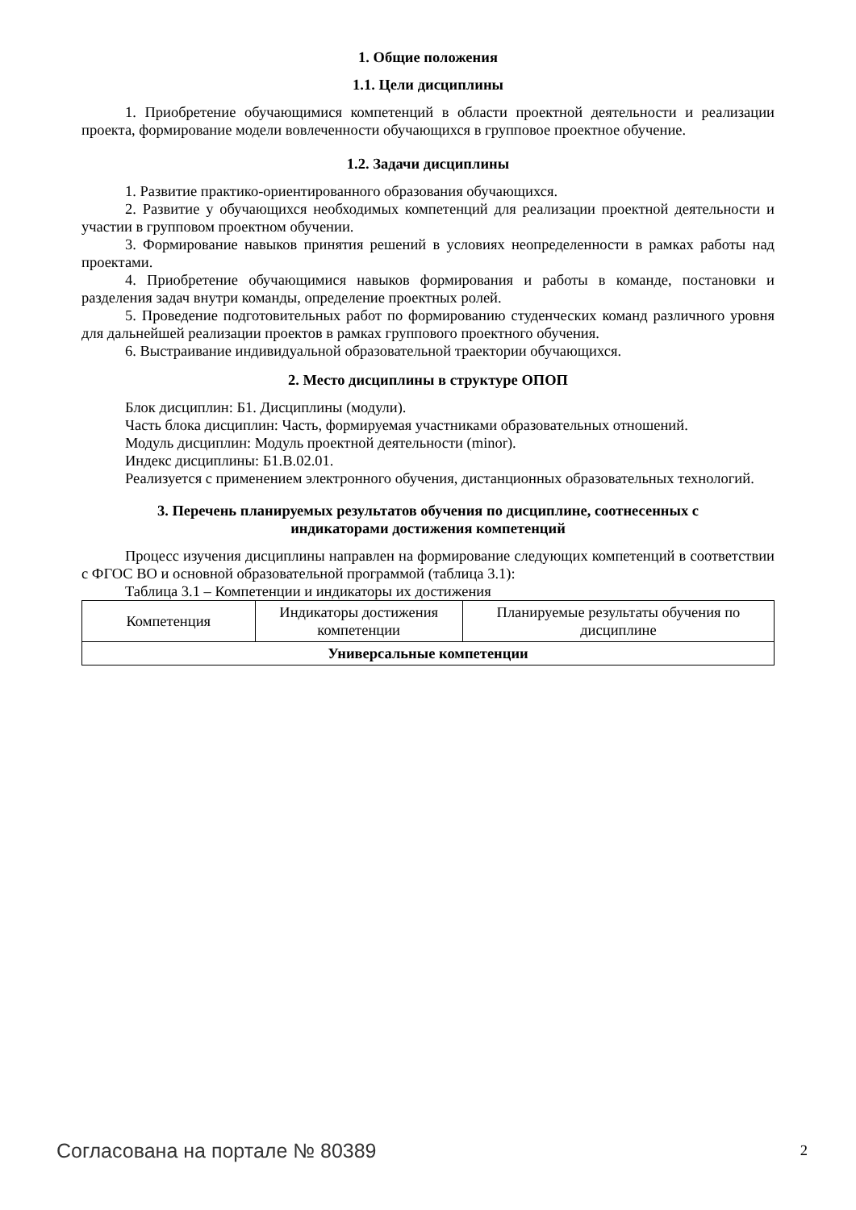1. Общие положения
1.1. Цели дисциплины
1. Приобретение обучающимися компетенций в области проектной деятельности и реализации проекта, формирование модели вовлеченности обучающихся в групповое проектное обучение.
1.2. Задачи дисциплины
1. Развитие практико-ориентированного образования обучающихся.
2. Развитие у обучающихся необходимых компетенций для реализации проектной деятельности и участии в групповом проектном обучении.
3. Формирование навыков принятия решений в условиях неопределенности в рамках работы над проектами.
4. Приобретение обучающимися навыков формирования и работы в команде, постановки и разделения задач внутри команды, определение проектных ролей.
5. Проведение подготовительных работ по формированию студенческих команд различного уровня для дальнейшей реализации проектов в рамках группового проектного обучения.
6. Выстраивание индивидуальной образовательной траектории обучающихся.
2. Место дисциплины в структуре ОПОП
Блок дисциплин: Б1. Дисциплины (модули).
Часть блока дисциплин: Часть, формируемая участниками образовательных отношений.
Модуль дисциплин: Модуль проектной деятельности (minor).
Индекс дисциплины: Б1.В.02.01.
Реализуется с применением электронного обучения, дистанционных образовательных технологий.
3. Перечень планируемых результатов обучения по дисциплине, соотнесенных с
индикаторами достижения компетенций
Процесс изучения дисциплины направлен на формирование следующих компетенций в соответствии с ФГОС ВО и основной образовательной программой (таблица 3.1):
Таблица 3.1 – Компетенции и индикаторы их достижения
| Компетенция | Индикаторы достижения компетенции | Планируемые результаты обучения по дисциплине |
| --- | --- | --- |
| Универсальные компетенции | | |
Согласована на портале № 80389 2